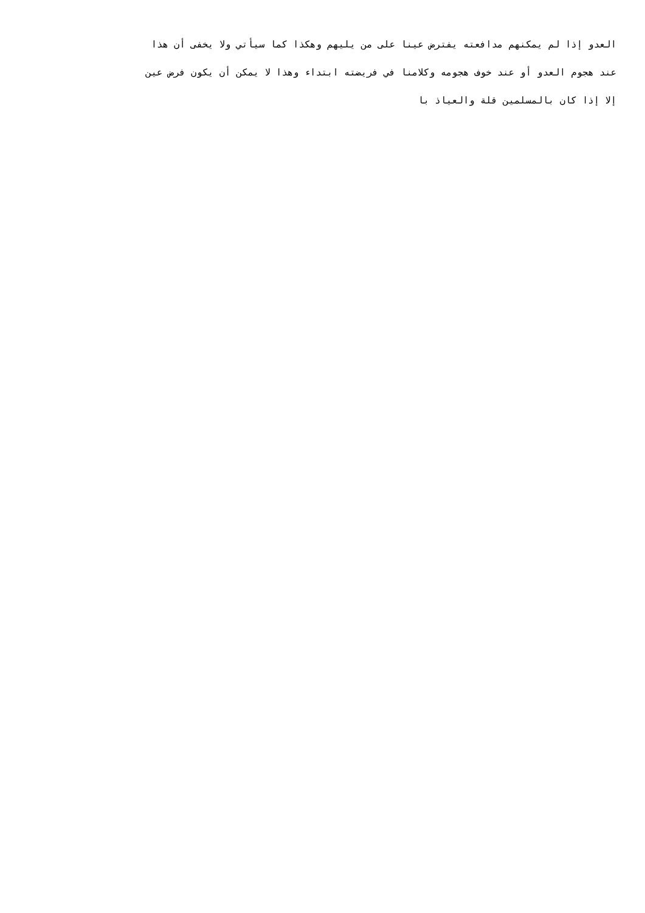العدو إذا لم يمكنهم مدافعته يفترض عينا على من يليهم وهكذا كما سيأتي ولا يخفى أن هذا
عند هجوم العدو أو عند خوف هجومه وكلامنا في فريضته ابتداء وهذا لا يمكن أن يكون فرض عين
إلا إذا كان بالمسلمين قلة والعياذ با